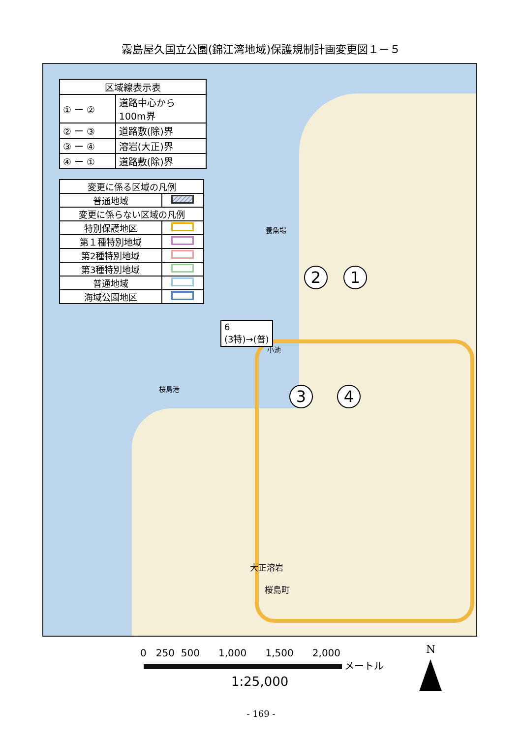霧島屋久国立公園(錦江湾地域)保護規制計画変更図１－５
| 区域線表示表 | |
| ① ー ② | 道路中心から 100m界 |
| ② ー ③ | 道路敷(除)界 |
| ③ ー ④ | 溶岩(大正)界 |
| ④ ー ① | 道路敷(除)界 |
| 変更に係る区域の凡例 | |
| 普通地域 | |
| 変更に係らない区域の凡例 | |
| 特別保護地区 | |
| 第１種特別地域 | |
| 第2種特別地域 | |
| 第3種特別地域 | |
| 普通地域 | |
| 海域公園地区 | |
6
(3特)→(普)
2 1
3 4
小池
桜島港
大正溶岩
桜島町
養魚場
0 250 500 1,000 1,500 2,000
メートル
1:25,000
N
- 169 -